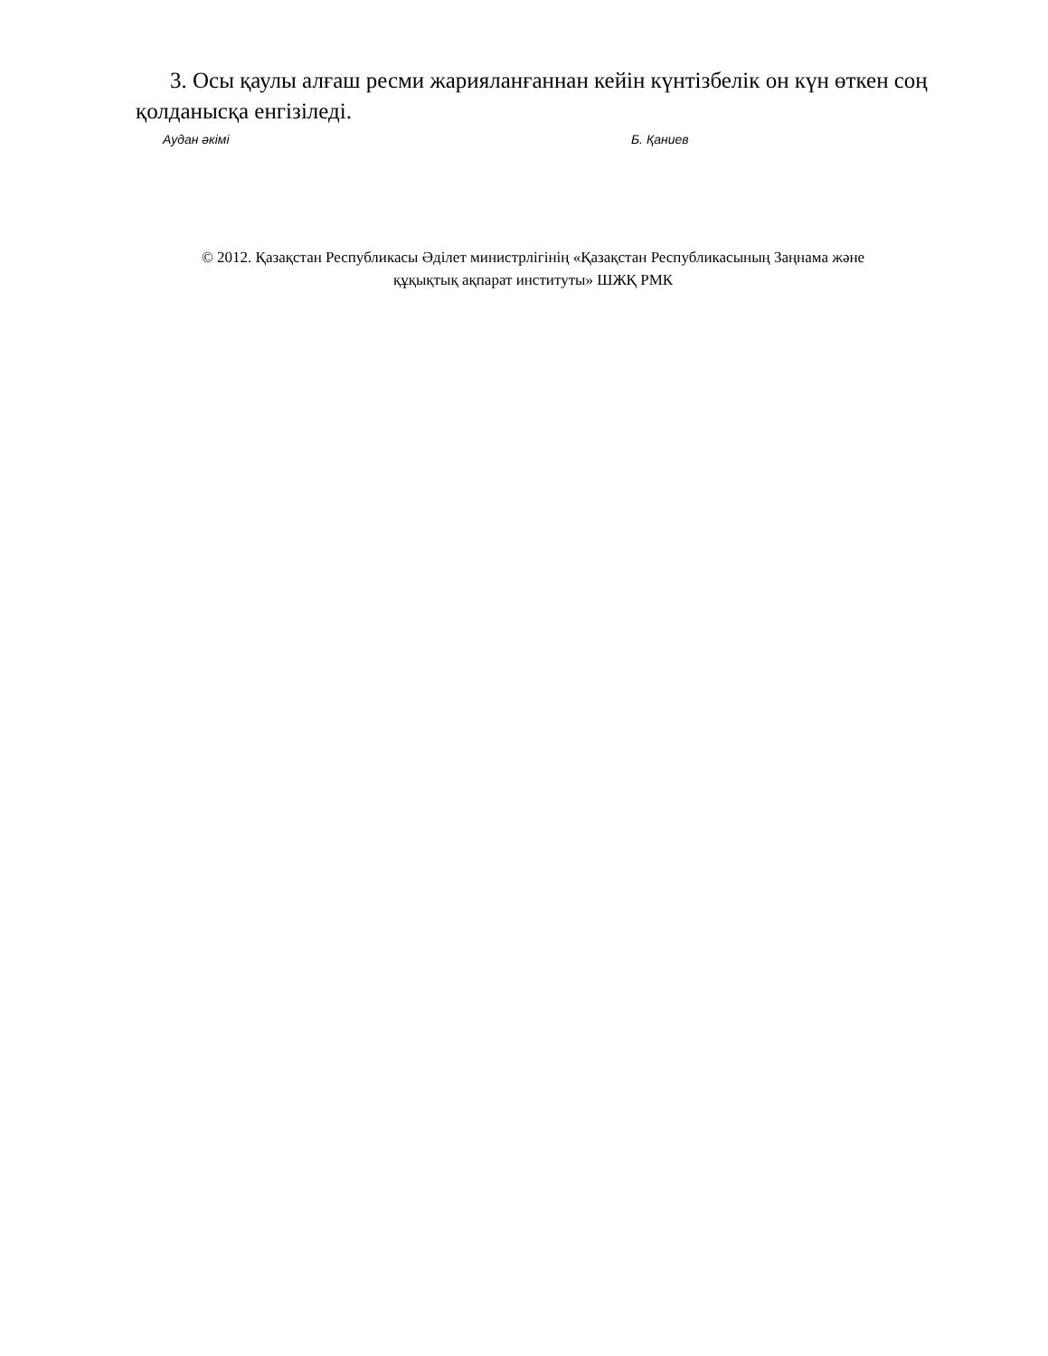3. Осы қаулы алғаш ресми жарияланғаннан кейін күнтізбелік он күн өткен соң қолданысқа енгізіледі.
Аудан әкімі Б. Қаниев
© 2012. Қазақстан Республикасы Әділет министрлігінің «Қазақстан Республикасының Заңнама және
құқықтық ақпарат институты» ШЖҚ РМК